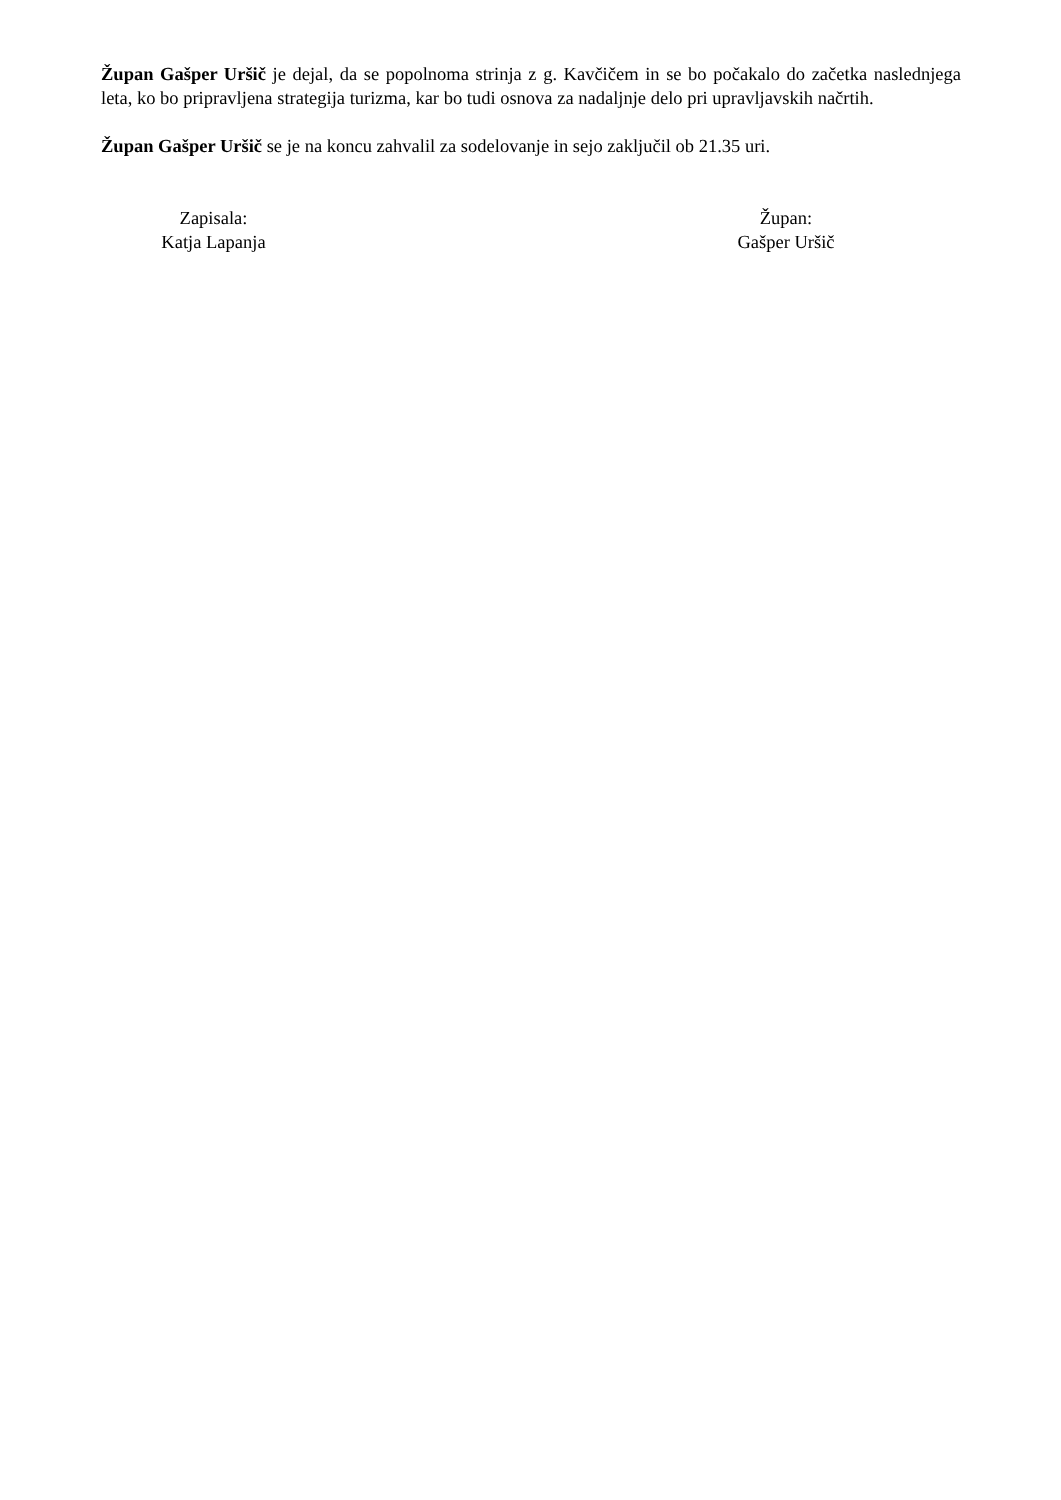Župan Gašper Uršič je dejal, da se popolnoma strinja z g. Kavčičem in se bo počakalo do začetka naslednjega leta, ko bo pripravljena strategija turizma, kar bo tudi osnova za nadaljnje delo pri upravljavskih načrtih.
Župan Gašper Uršič se je na koncu zahvalil za sodelovanje in sejo zaključil ob 21.35 uri.
Zapisala:
Katja Lapanja
Župan:
Gašper Uršič